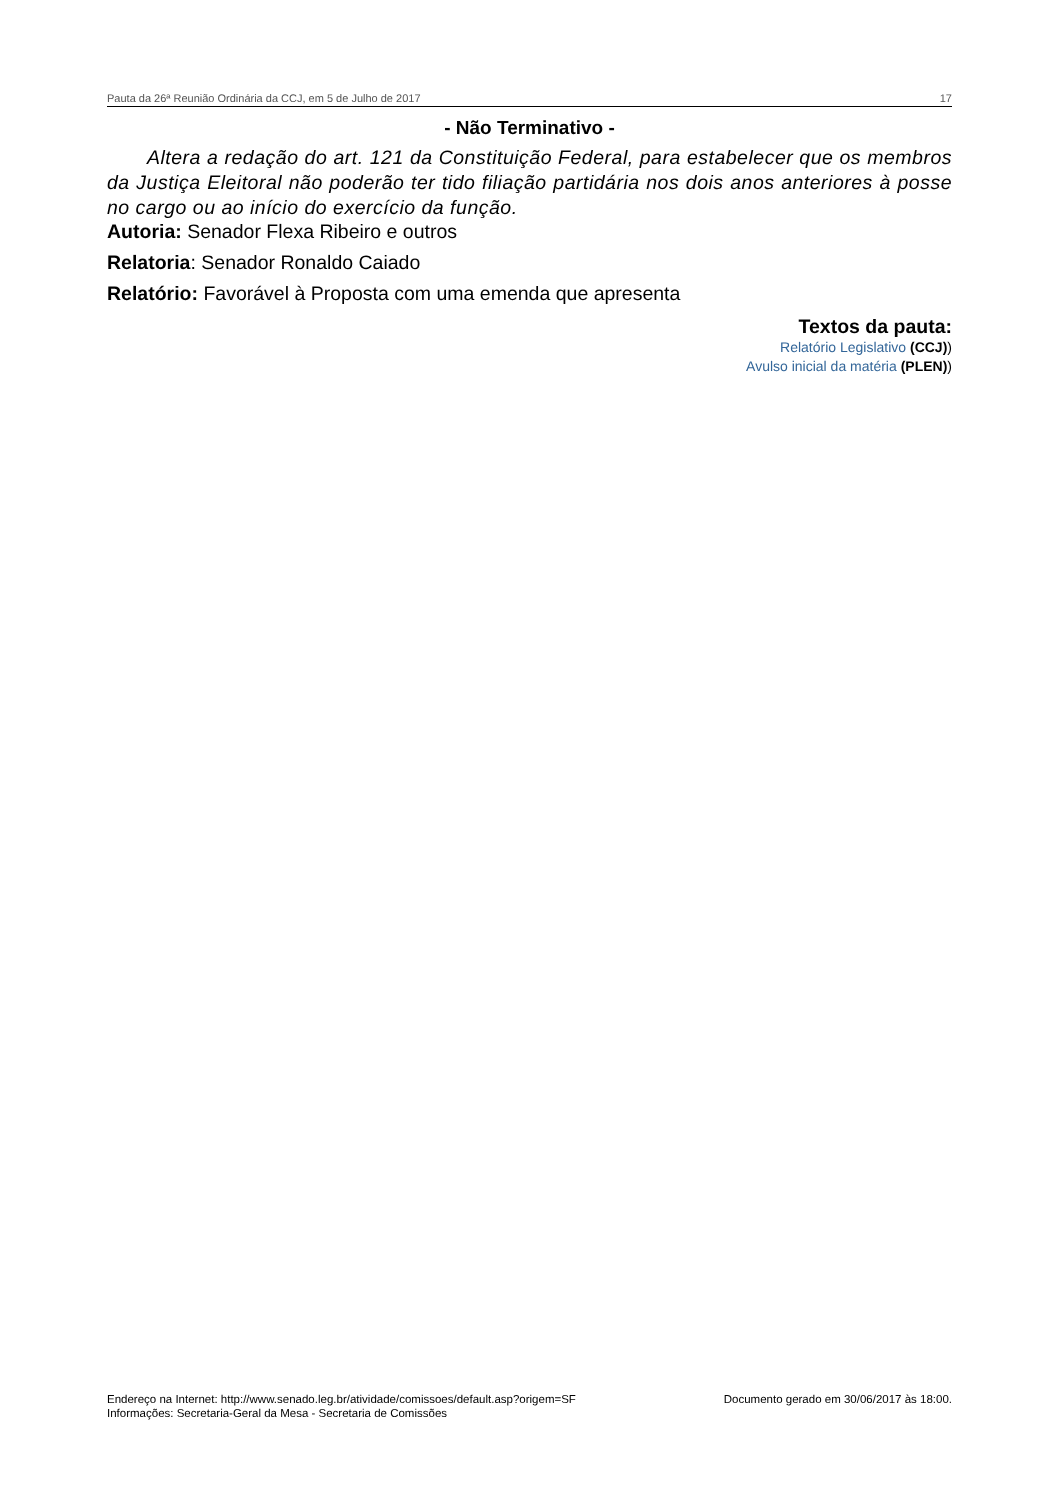Pauta da 26ª Reunião Ordinária da CCJ, em 5 de Julho de 2017 17
- Não Terminativo -
Altera a redação do art. 121 da Constituição Federal, para estabelecer que os membros da Justiça Eleitoral não poderão ter tido filiação partidária nos dois anos anteriores à posse no cargo ou ao início do exercício da função.
Autoria: Senador Flexa Ribeiro e outros
Relatoria: Senador Ronaldo Caiado
Relatório: Favorável à Proposta com uma emenda que apresenta
Textos da pauta:
Relatório Legislativo (CCJ))
Avulso inicial da matéria (PLEN))
Endereço na Internet: http://www.senado.leg.br/atividade/comissoes/default.asp?origem=SF
Informações: Secretaria-Geral da Mesa - Secretaria de Comissões
Documento gerado em 30/06/2017 às 18:00.